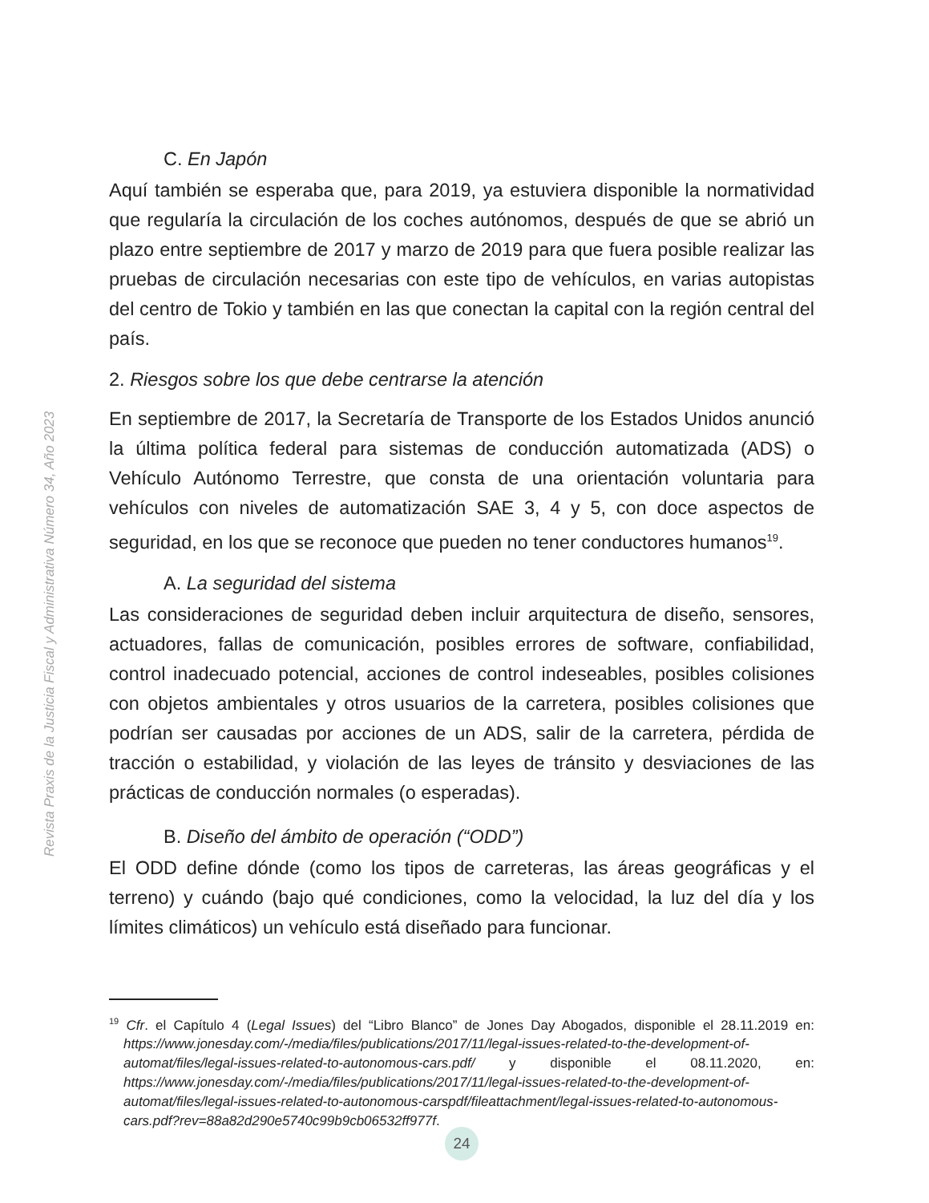Revista Praxis de la Justicia Fiscal y Administrativa Número 34, Año 2023
C. En Japón
Aquí también se esperaba que, para 2019, ya estuviera disponible la normatividad que regularía la circulación de los coches autónomos, después de que se abrió un plazo entre septiembre de 2017 y marzo de 2019 para que fuera posible realizar las pruebas de circulación necesarias con este tipo de vehículos, en varias autopistas del centro de Tokio y también en las que conectan la capital con la región central del país.
2. Riesgos sobre los que debe centrarse la atención
En septiembre de 2017, la Secretaría de Transporte de los Estados Unidos anunció la última política federal para sistemas de conducción automatizada (ADS) o Vehículo Autónomo Terrestre, que consta de una orientación voluntaria para vehículos con niveles de automatización SAE 3, 4 y 5, con doce aspectos de seguridad, en los que se reconoce que pueden no tener conductores humanos<sup>19</sup>.
A. La seguridad del sistema
Las consideraciones de seguridad deben incluir arquitectura de diseño, sensores, actuadores, fallas de comunicación, posibles errores de software, confiabilidad, control inadecuado potencial, acciones de control indeseables, posibles colisiones con objetos ambientales y otros usuarios de la carretera, posibles colisiones que podrían ser causadas por acciones de un ADS, salir de la carretera, pérdida de tracción o estabilidad, y violación de las leyes de tránsito y desviaciones de las prácticas de conducción normales (o esperadas).
B. Diseño del ámbito de operación (“ODD”)
El ODD define dónde (como los tipos de carreteras, las áreas geográficas y el terreno) y cuándo (bajo qué condiciones, como la velocidad, la luz del día y los límites climáticos) un vehículo está diseñado para funcionar.
<sup>19</sup> Cfr. el Capítulo 4 (Legal Issues) del “Libro Blanco” de Jones Day Abogados, disponible el 28.11.2019 en: https://www.jonesday.com/-/media/files/publications/2017/11/legal-issues-related-to-the-development-of-automat/files/legal-issues-related-to-autonomous-cars.pdf/ y disponible el 08.11.2020, en: https://www.jonesday.com/-/media/files/publications/2017/11/legal-issues-related-to-the-development-of-automat/files/legal-issues-related-to-autonomous-carspdf/fileattachment/legal-issues-related-to-autonomous-cars.pdf?rev=88a82d290e5740c99b9cb06532ff977f.
24